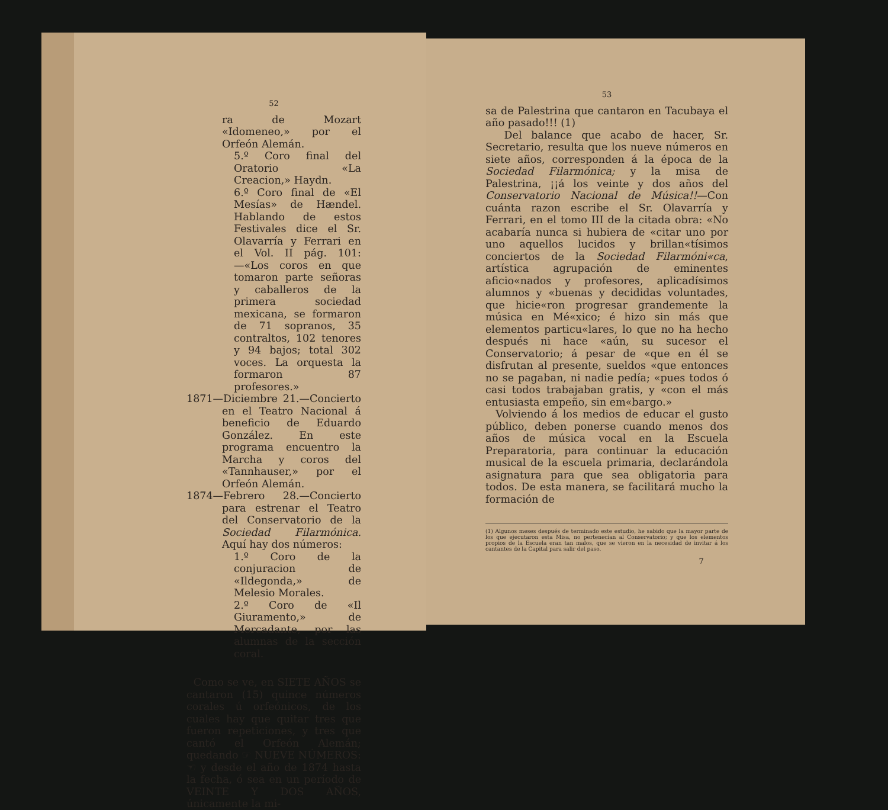52
ra de Mozart «Idomeneo,» por el Orfeón Alemán.
5.º Coro final del Oratorio «La Creacion,» Haydn.
6.º Coro final de «El Mesías» de Hændel. Hablando de estos Festivales dice el Sr. Olavarría y Ferrari en el Vol. II pág. 101:—«Los coros en que tomaron parte señoras y caballeros de la primera sociedad mexicana, se formaron de 71 sopranos, 35 contraltos, 102 tenores y 94 bajos; total 302 voces. La orquesta la formaron 87 profesores.»
1871—Diciembre 21.—Concierto en el Teatro Nacional á beneficio de Eduardo González. En este programa encuentro la Marcha y coros del «Tannhauser,» por el Orfeón Alemán.
1874—Febrero 28.—Concierto para estrenar el Teatro del Conservatorio de la Sociedad Filarmónica. Aquí hay dos números:
1.º Coro de la conjuracion de «Ildegonda,» de Melesio Morales.
2.º Coro de «Il Giuramento,» de Mercadante, por las alumnas de la sección coral.
Como se ve, en SIETE AÑOS se cantaron (15) quince números corales ú orfeónicos, de los cuales hay que quitar tres que fueron repeticiones, y tres que cantó el Orfeón Alemán; quedando ☞ NUEVE NÚMEROS: ☜ y desde el año de 1874 hasta la fecha, ó sea en un período de VEINTE Y DOS AÑOS, únicamente la mi-
53
sa de Palestrina que cantaron en Tacubaya el año pasado!!! (1)
Del balance que acabo de hacer, Sr. Secretario, resulta que los nueve números en siete años, corresponden á la época de la Sociedad Filarmónica; y la misa de Palestrina, ¡¡á los veinte y dos años del Conservatorio Nacional de Música!!—Con cuánta razon escribe el Sr. Olavarría y Ferrari, en el tomo III de la citada obra: «No acabaría nunca si hubiera de «citar uno por uno aquellos lucidos y brillan«tísimos conciertos de la Sociedad Filarmóni«ca, artística agrupación de eminentes aficio«nados y profesores, aplicadísimos alumnos y «buenas y decididas voluntades, que hicie«ron progresar grandemente la música en Mé«xico; é hizo sin más que elementos particu«lares, lo que no ha hecho después ni hace «aún, su sucesor el Conservatorio; á pesar de «que en él se disfrutan al presente, sueldos «que entonces no se pagaban, ni nadie pedía; «pues todos ó casi todos trabajaban gratis, y «con el más entusiasta empeño, sin em«bargo.»
Volviendo á los medios de educar el gusto público, deben ponerse cuando menos dos años de música vocal en la Escuela Preparatoria, para continuar la educación musical de la escuela primaria, declarándola asignatura para que sea obligatoria para todos. De esta manera, se facilitará mucho la formación de
(1) Algunos meses después de terminado este estudio, he sabido que la mayor parte de los que ejecutaron esta Misa, no pertenecían al Conservatorio; y que los elementos propios de la Escuela eran tan malos, que se vieron en la necesidad de invitar á los cantantes de la Capital para salir del paso.
7